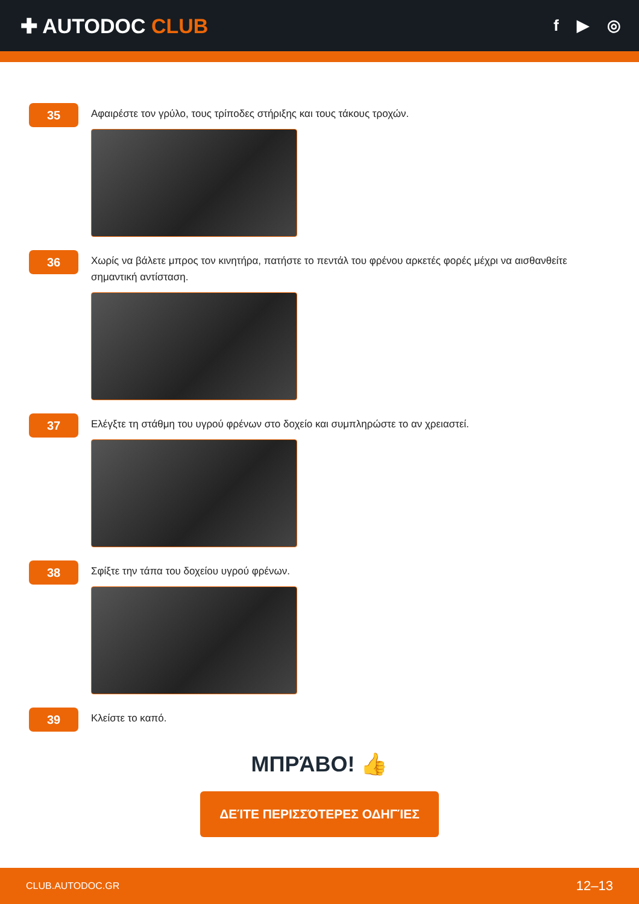✚ AUTODOC CLUB
f ▶ ◎
35
Αφαιρέστε τον γρύλο, τους τρίποδες στήριξης και τους τάκους τροχών.
36
Χωρίς να βάλετε μπρος τον κινητήρα, πατήστε το πεντάλ του φρένου αρκετές φορές μέχρι να αισθανθείτε σημαντική αντίσταση.
37
Ελέγξτε τη στάθμη του υγρού φρένων στο δοχείο και συμπληρώστε το αν χρειαστεί.
38
Σφίξτε την τάπα του δοχείου υγρού φρένων.
39
Κλείστε το καπό.
ΜΠΡΆΒΟ! 👍
ΔΕΊΤΕ ΠΕΡΙΣΣΌΤΕΡΕΣ ΟΔΗΓΊΕΣ
CLUB.AUTODOC.GR 12–13